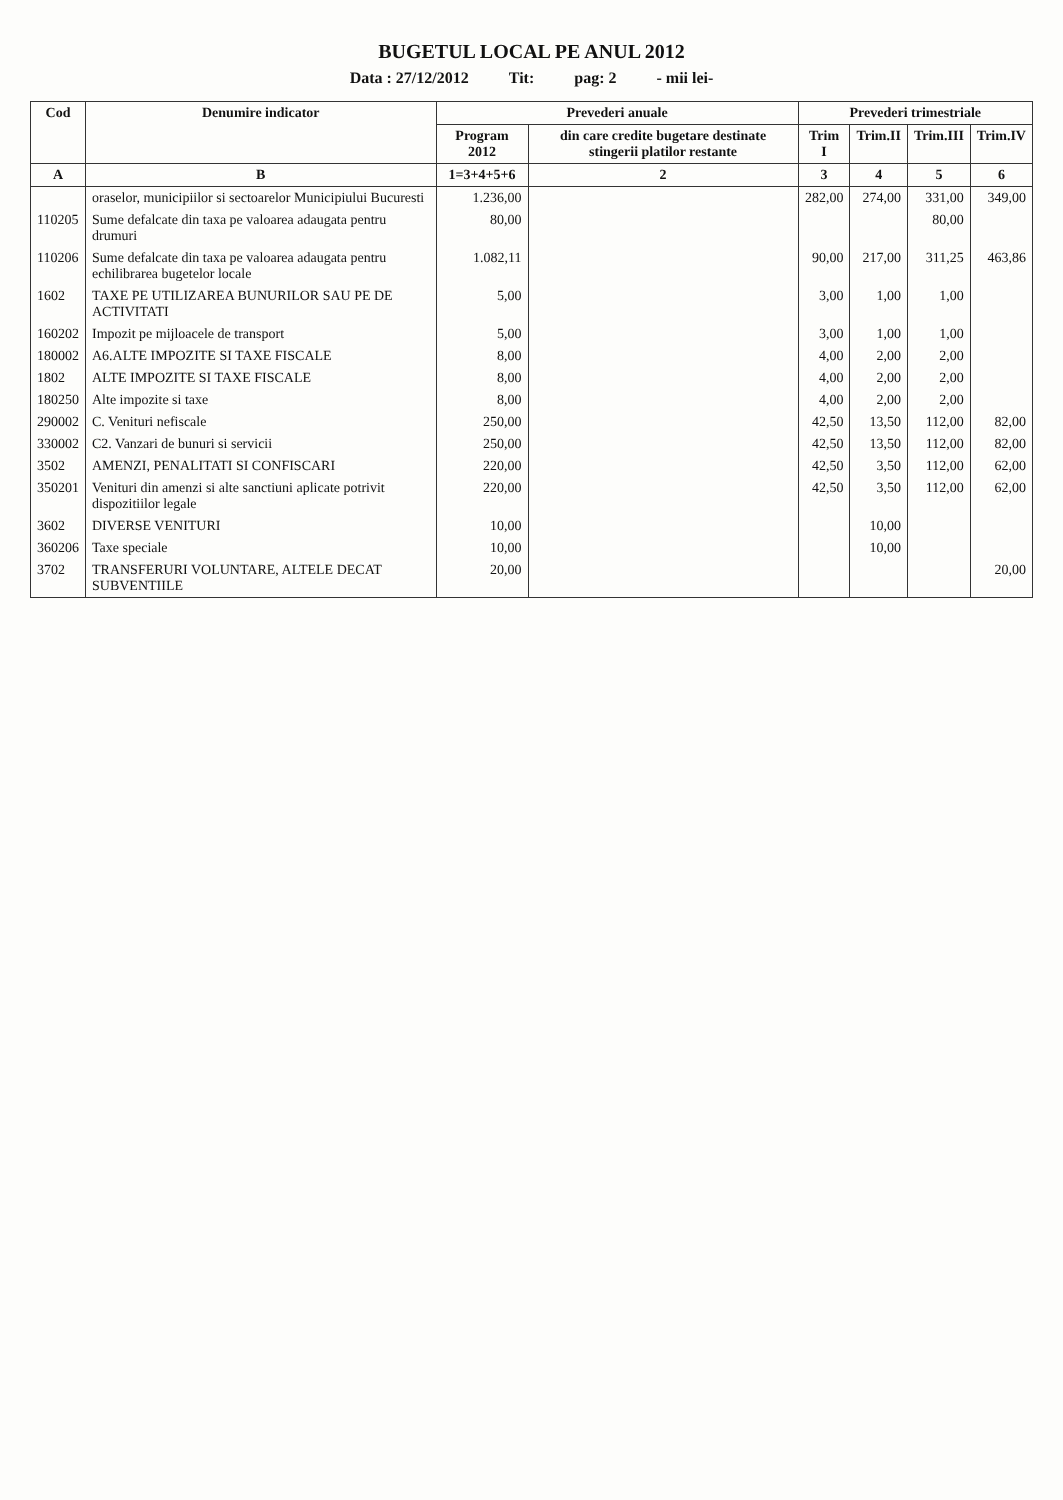BUGETUL LOCAL PE ANUL 2012
Data : 27/12/2012 Tit: pag: 2 - mii lei-
| Cod | Denumire indicator | Prevederi anuale | | Prevederi trimestriale | | | |
| --- | --- | --- | --- | --- | --- | --- | --- |
| | | Program 2012 | din care credite bugetare destinate stingerii platilor restante | Trim I | Trim.II | Trim.III | Trim.IV |
| A | B | 1=3+4+5+6 | 2 | 3 | 4 | 5 | 6 |
| | oraselor, municipiilor si sectoarelor Municipiului Bucuresti | 1.236,00 | | 282,00 | 274,00 | 331,00 | 349,00 |
| 110205 | Sume defalcate din taxa pe valoarea adaugata pentru drumuri | 80,00 | | | | 80,00 | |
| 110206 | Sume defalcate din taxa pe valoarea adaugata pentru echilibrarea bugetelor locale | 1.082,11 | | 90,00 | 217,00 | 311,25 | 463,86 |
| 1602 | TAXE PE UTILIZAREA BUNURILOR SAU PE DE ACTIVITATI | 5,00 | | 3,00 | 1,00 | 1,00 | |
| 160202 | Impozit pe mijloacele de transport | 5,00 | | 3,00 | 1,00 | 1,00 | |
| 180002 | A6.ALTE IMPOZITE SI TAXE FISCALE | 8,00 | | 4,00 | 2,00 | 2,00 | |
| 1802 | ALTE IMPOZITE SI TAXE FISCALE | 8,00 | | 4,00 | 2,00 | 2,00 | |
| 180250 | Alte impozite si taxe | 8,00 | | 4,00 | 2,00 | 2,00 | |
| 290002 | C. Venituri nefiscale | 250,00 | | 42,50 | 13,50 | 112,00 | 82,00 |
| 330002 | C2. Vanzari de bunuri si servicii | 250,00 | | 42,50 | 13,50 | 112,00 | 82,00 |
| 3502 | AMENZI, PENALITATI SI CONFISCARI | 220,00 | | 42,50 | 3,50 | 112,00 | 62,00 |
| 350201 | Venituri din amenzi si alte sanctiuni aplicate potrivit dispozitiilor legale | 220,00 | | 42,50 | 3,50 | 112,00 | 62,00 |
| 3602 | DIVERSE VENITURI | 10,00 | | | 10,00 | | |
| 360206 | Taxe speciale | 10,00 | | | 10,00 | | |
| 3702 | TRANSFERURI VOLUNTARE, ALTELE DECAT SUBVENTIILE | 20,00 | | | | | 20,00 |